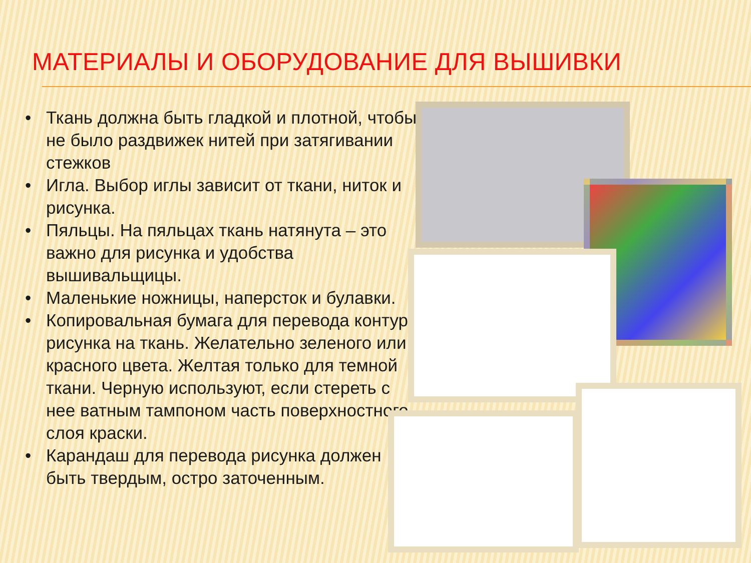МАТЕРИАЛЫ И ОБОРУДОВАНИЕ ДЛЯ ВЫШИВКИ
• Ткань должна быть гладкой и плотной, чтобы не было раздвижек нитей при затягивании стежков
• Игла. Выбор иглы зависит от ткани, ниток и рисунка.
• Пяльцы. На пяльцах ткань натянута – это важно для рисунка и удобства вышивальщицы.
• Маленькие ножницы, наперсток и булавки.
• Копировальная бумага для перевода контура рисунка на ткань. Желательно зеленого или красного цвета. Желтая только для темной ткани. Черную используют, если стереть с нее ватным тампоном часть поверхностного слоя краски.
• Карандаш для перевода рисунка должен быть твердым, остро заточенным.